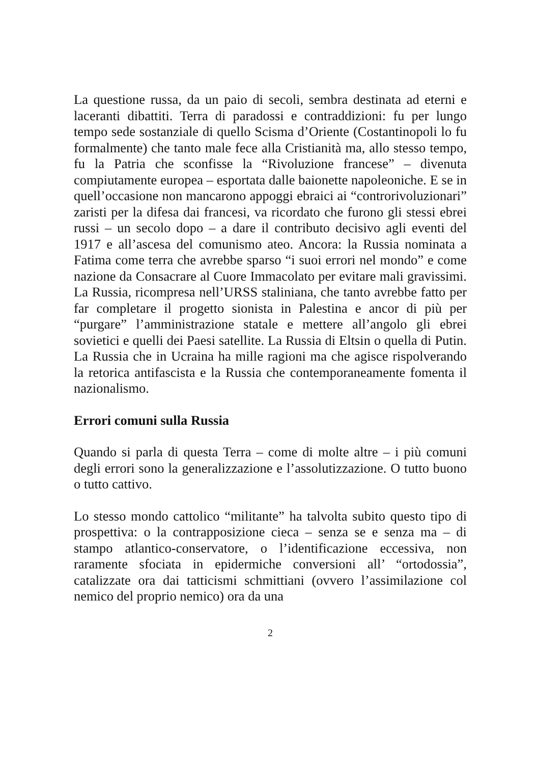La questione russa, da un paio di secoli, sembra destinata ad eterni e laceranti dibattiti. Terra di paradossi e contraddizioni: fu per lungo tempo sede sostanziale di quello Scisma d’Oriente (Costantinopoli lo fu formalmente) che tanto male fece alla Cristianità ma, allo stesso tempo, fu la Patria che sconfisse la “Rivoluzione francese” – divenuta compiutamente europea – esportata dalle baionette napoleoniche. E se in quell’occasione non mancarono appoggi ebraici ai “controrivoluzionari” zaristi per la difesa dai francesi, va ricordato che furono gli stessi ebrei russi – un secolo dopo – a dare il contributo decisivo agli eventi del 1917 e all’ascesa del comunismo ateo. Ancora: la Russia nominata a Fatima come terra che avrebbe sparso “i suoi errori nel mondo” e come nazione da Consacrare al Cuore Immacolato per evitare mali gravissimi. La Russia, ricompresa nell’URSS staliniana, che tanto avrebbe fatto per far completare il progetto sionista in Palestina e ancor di più per “purgare” l’amministrazione statale e mettere all’angolo gli ebrei sovietici e quelli dei Paesi satellite. La Russia di Eltsin o quella di Putin. La Russia che in Ucraina ha mille ragioni ma che agisce rispolverando la retorica antifascista e la Russia che contemporaneamente fomenta il nazionalismo.
Errori comuni sulla Russia
Quando si parla di questa Terra – come di molte altre – i più comuni degli errori sono la generalizzazione e l’assolutizzazione. O tutto buono o tutto cattivo.
Lo stesso mondo cattolico “militante” ha talvolta subito questo tipo di prospettiva: o la contrapposizione cieca – senza se e senza ma – di stampo atlantico-conservatore, o l’identificazione eccessiva, non raramente sfociata in epidermiche conversioni all’ “ortodossia”, catalizzate ora dai tatticismi schmittiani (ovvero l’assimilazione col nemico del proprio nemico) ora da una
2